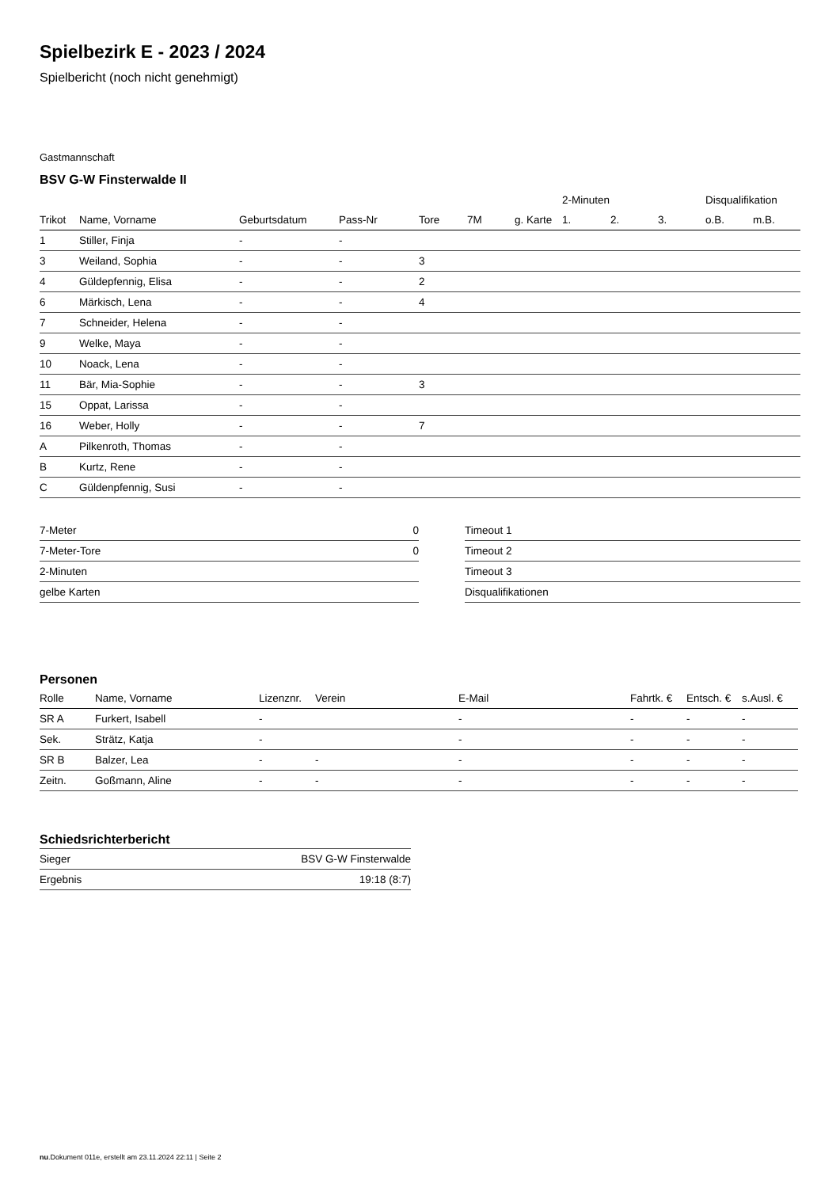Spielbezirk E - 2023 / 2024
Spielbericht (noch nicht genehmigt)
Gastmannschaft
BSV G-W Finsterwalde II
| | | | | | | | 2-Minuten | | | Disqualifikation | |
| Trikot | Name, Vorname | Geburtsdatum | Pass-Nr | Tore | 7M | g. Karte | 1. | 2. | 3. | o.B. | m.B. |
| 1 | Stiller, Finja | - | - | | | | | | | | |
| 3 | Weiland, Sophia | - | - | 3 | | | | | | | |
| 4 | Güldepfennig, Elisa | - | - | 2 | | | | | | | |
| 6 | Märkisch, Lena | - | - | 4 | | | | | | | |
| 7 | Schneider, Helena | - | - | | | | | | | | |
| 9 | Welke, Maya | - | - | | | | | | | | |
| 10 | Noack, Lena | - | - | | | | | | | | |
| 11 | Bär, Mia-Sophie | - | - | 3 | | | | | | | |
| 15 | Oppat, Larissa | - | - | | | | | | | | |
| 16 | Weber, Holly | - | - | 7 | | | | | | | |
| A | Pilkenroth, Thomas | - | - | | | | | | | | |
| B | Kurtz, Rene | - | - | | | | | | | | |
| C | Güldenpfennig, Susi | - | - | | | | | | | | |
| 7-Meter | 0 |
| 7-Meter-Tore | 0 |
| 2-Minuten | |
| gelbe Karten | |
| Timeout 1 |
| Timeout 2 |
| Timeout 3 |
| Disqualifikationen |
Personen
| Rolle | Name, Vorname | Lizenznr. | Verein | E-Mail | Fahrtk. € | Entsch. € | s.Ausl. € |
| --- | --- | --- | --- | --- | --- | --- | --- |
| SR A | Furkert, Isabell | - | | - | - | - | - |
| Sek. | Strätz, Katja | - | | - | - | - | - |
| SR B | Balzer, Lea | - | - | - | - | - | - |
| Zeitn. | Goßmann, Aline | - | - | - | - | - | - |
Schiedsrichterbericht
| Sieger | BSV G-W Finsterwalde |
| Ergebnis | 19:18 (8:7) |
nu.Dokument 011e, erstellt am 23.11.2024 22:11 | Seite 2